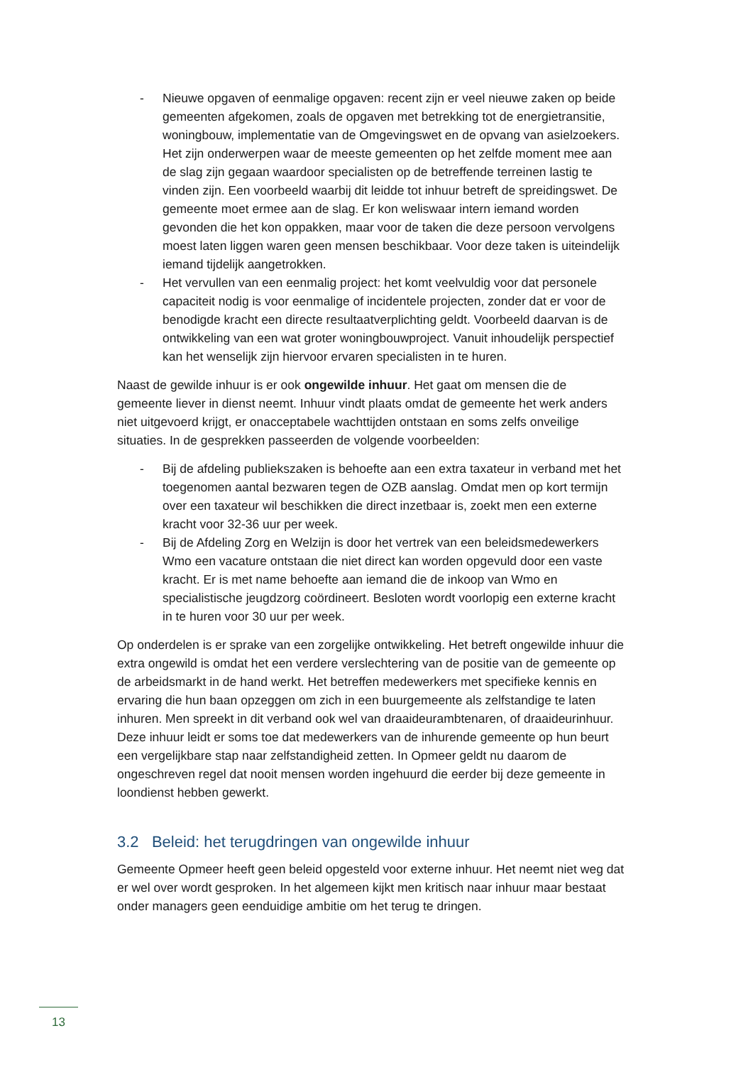- Nieuwe opgaven of eenmalige opgaven: recent zijn er veel nieuwe zaken op beide gemeenten afgekomen, zoals de opgaven met betrekking tot de energietransitie, woningbouw, implementatie van de Omgevingswet en de opvang van asielzoekers. Het zijn onderwerpen waar de meeste gemeenten op het zelfde moment mee aan de slag zijn gegaan waardoor specialisten op de betreffende terreinen lastig te vinden zijn. Een voorbeeld waarbij dit leidde tot inhuur betreft de spreidingswet. De gemeente moet ermee aan de slag. Er kon weliswaar intern iemand worden gevonden die het kon oppakken, maar voor de taken die deze persoon vervolgens moest laten liggen waren geen mensen beschikbaar. Voor deze taken is uiteindelijk iemand tijdelijk aangetrokken.
- Het vervullen van een eenmalig project: het komt veelvuldig voor dat personele capaciteit nodig is voor eenmalige of incidentele projecten, zonder dat er voor de benodigde kracht een directe resultaatverplichting geldt. Voorbeeld daarvan is de ontwikkeling van een wat groter woningbouwproject. Vanuit inhoudelijk perspectief kan het wenselijk zijn hiervoor ervaren specialisten in te huren.
Naast de gewilde inhuur is er ook ongewilde inhuur. Het gaat om mensen die de gemeente liever in dienst neemt. Inhuur vindt plaats omdat de gemeente het werk anders niet uitgevoerd krijgt, er onacceptabele wachttijden ontstaan en soms zelfs onveilige situaties. In de gesprekken passeerden de volgende voorbeelden:
- Bij de afdeling publiekszaken is behoefte aan een extra taxateur in verband met het toegenomen aantal bezwaren tegen de OZB aanslag. Omdat men op kort termijn over een taxateur wil beschikken die direct inzetbaar is, zoekt men een externe kracht voor 32-36 uur per week.
- Bij de Afdeling Zorg en Welzijn is door het vertrek van een beleidsmedewerkers Wmo een vacature ontstaan die niet direct kan worden opgevuld door een vaste kracht. Er is met name behoefte aan iemand die de inkoop van Wmo en specialistische jeugdzorg coördineert. Besloten wordt voorlopig een externe kracht in te huren voor 30 uur per week.
Op onderdelen is er sprake van een zorgelijke ontwikkeling. Het betreft ongewilde inhuur die extra ongewild is omdat het een verdere verslechtering van de positie van de gemeente op de arbeidsmarkt in de hand werkt. Het betreffen medewerkers met specifieke kennis en ervaring die hun baan opzeggen om zich in een buurgemeente als zelfstandige te laten inhuren. Men spreekt in dit verband ook wel van draaideurambtenaren, of draaideurinhuur. Deze inhuur leidt er soms toe dat medewerkers van de inhurende gemeente op hun beurt een vergelijkbare stap naar zelfstandigheid zetten. In Opmeer geldt nu daarom de ongeschreven regel dat nooit mensen worden ingehuurd die eerder bij deze gemeente in loondienst hebben gewerkt.
3.2 Beleid: het terugdringen van ongewilde inhuur
Gemeente Opmeer heeft geen beleid opgesteld voor externe inhuur. Het neemt niet weg dat er wel over wordt gesproken. In het algemeen kijkt men kritisch naar inhuur maar bestaat onder managers geen eenduidige ambitie om het terug te dringen.
13